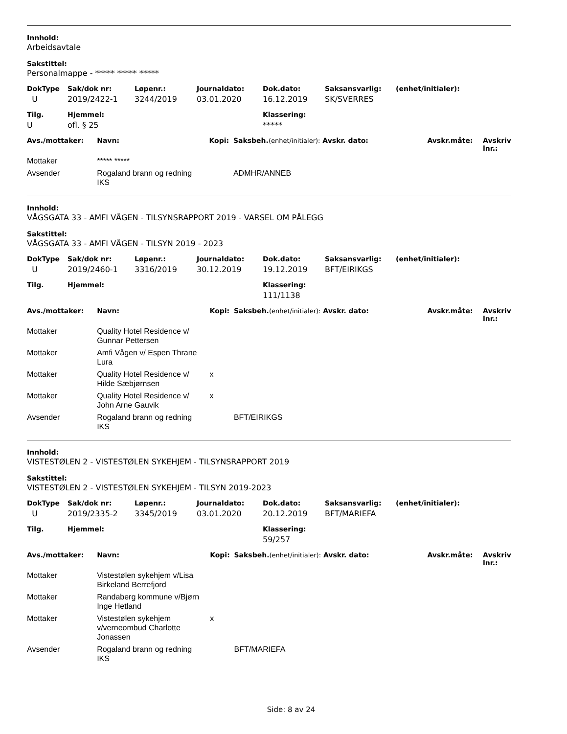Innhold:
Arbeidsavtale
Sakstittel:
Personalmappe - ***** ***** *****
| DokType | Sak/dok nr: | Løpenr.: | Journaldato: | Dok.dato: | Saksansvarlig: | (enhet/initialer): |
| --- | --- | --- | --- | --- | --- | --- |
| U | 2019/2422-1 | 3244/2019 | 03.01.2020 | 16.12.2019 | SK/SVERRES | |
| Tilg. | Hjemmel: | Klassering: |
| --- | --- | --- |
| U | ofl. § 25 | ***** |
| Avs./mottaker: | Navn: | Kopi: | Saksbeh. (enhet/initialer): Avskr. dato: | Avskr.måte: | Avskriv lnr.: |
| --- | --- | --- | --- | --- | --- |
| Mottaker | ***** ***** | | | | |
| Avsender | Rogaland brann og redning IKS | | ADMHR/ANNEB | | |
Innhold:
VÅGSGATA 33 - AMFI VÅGEN - TILSYNSRAPPORT 2019 - VARSEL OM PÅLEGG
Sakstittel:
VÅGSGATA 33 - AMFI VÅGEN - TILSYN 2019 - 2023
| DokType | Sak/dok nr: | Løpenr.: | Journaldato: | Dok.dato: | Saksansvarlig: | (enhet/initialer): |
| --- | --- | --- | --- | --- | --- | --- |
| U | 2019/2460-1 | 3316/2019 | 30.12.2019 | 19.12.2019 | BFT/EIRIKGS | |
| Tilg. | Hjemmel: | Klassering: |
| --- | --- | --- |
| | | 111/1138 |
| Avs./mottaker: | Navn: | Kopi: | Saksbeh. (enhet/initialer): Avskr. dato: | Avskr.måte: | Avskriv lnr.: |
| --- | --- | --- | --- | --- | --- |
| Mottaker | Quality Hotel Residence v/ Gunnar Pettersen | | | | |
| Mottaker | Amfi Vågen v/ Espen Thrane Lura | | | | |
| Mottaker | Quality Hotel Residence v/ Hilde Sæbjørnsen | x | | | |
| Mottaker | Quality Hotel Residence v/ John Arne Gauvik | x | | | |
| Avsender | Rogaland brann og redning IKS | | BFT/EIRIKGS | | |
Innhold:
VISTESTØLEN 2 - VISTESTØLEN SYKEHJEM - TILSYNSRAPPORT 2019
Sakstittel:
VISTESTØLEN 2 - VISTESTØLEN SYKEHJEM - TILSYN 2019-2023
| DokType | Sak/dok nr: | Løpenr.: | Journaldato: | Dok.dato: | Saksansvarlig: | (enhet/initialer): |
| --- | --- | --- | --- | --- | --- | --- |
| U | 2019/2335-2 | 3345/2019 | 03.01.2020 | 20.12.2019 | BFT/MARIEFA | |
| Tilg. | Hjemmel: | Klassering: |
| --- | --- | --- |
| | | 59/257 |
| Avs./mottaker: | Navn: | Kopi: | Saksbeh. (enhet/initialer): Avskr. dato: | Avskr.måte: | Avskriv lnr.: |
| --- | --- | --- | --- | --- | --- |
| Mottaker | Vistestølen sykehjem v/Lisa Birkeland Berrefjord | | | | |
| Mottaker | Randaberg kommune v/Bjørn Inge Hetland | | | | |
| Mottaker | Vistestølen sykehjem v/verneombud Charlotte Jonassen | x | | | |
| Avsender | Rogaland brann og redning IKS | | BFT/MARIEFA | | |
Side: 8 av 24